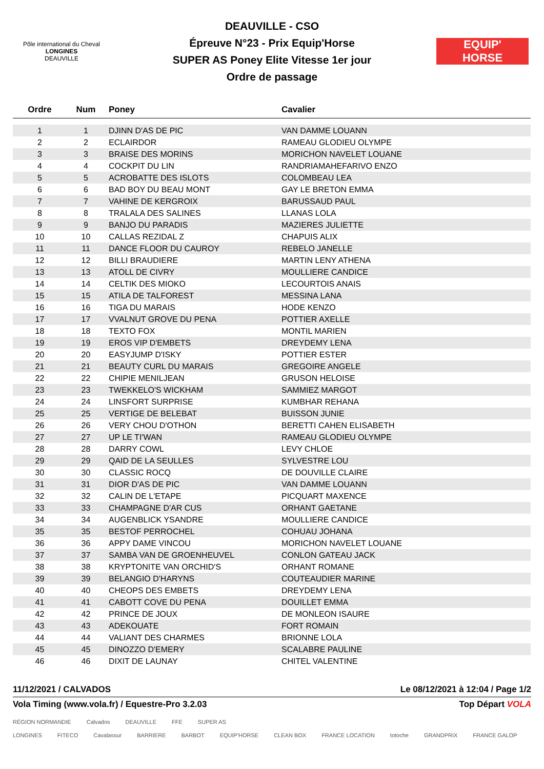Pôle international du Cheval
LONGINES
DEAUVILLE
DEAUVILLE - CSO
Épreuve N°23 - Prix Equip'Horse
SUPER AS Poney Elite Vitesse 1er jour
Ordre de passage
EQUIP'
HORSE
| Ordre | Num | Poney | Cavalier |
| --- | --- | --- | --- |
| 1 | 1 | DJINN D'AS DE PIC | VAN DAMME LOUANN |
| 2 | 2 | ECLAIRDOR | RAMEAU GLODIEU OLYMPE |
| 3 | 3 | BRAISE DES MORINS | MORICHON NAVELET LOUANE |
| 4 | 4 | COCKPIT DU LIN | RANDRIAMAHEFARIVO ENZO |
| 5 | 5 | ACROBATTE DES ISLOTS | COLOMBEAU LEA |
| 6 | 6 | BAD BOY DU BEAU MONT | GAY LE BRETON EMMA |
| 7 | 7 | VAHINE DE KERGROIX | BARUSSAUD PAUL |
| 8 | 8 | TRALALA DES SALINES | LLANAS LOLA |
| 9 | 9 | BANJO DU PARADIS | MAZIERES JULIETTE |
| 10 | 10 | CALLAS REZIDAL Z | CHAPUIS ALIX |
| 11 | 11 | DANCE FLOOR DU CAUROY | REBELO JANELLE |
| 12 | 12 | BILLI BRAUDIERE | MARTIN LENY ATHENA |
| 13 | 13 | ATOLL DE CIVRY | MOULLIERE CANDICE |
| 14 | 14 | CELTIK DES MIOKO | LECOURTOIS ANAIS |
| 15 | 15 | ATILA DE TALFOREST | MESSINA LANA |
| 16 | 16 | TIGA DU MARAIS | HODE KENZO |
| 17 | 17 | VVALNUT GROVE DU PENA | POTTIER AXELLE |
| 18 | 18 | TEXTO FOX | MONTIL MARIEN |
| 19 | 19 | EROS VIP D'EMBETS | DREYDEMY LENA |
| 20 | 20 | EASYJUMP D'ISKY | POTTIER ESTER |
| 21 | 21 | BEAUTY CURL DU MARAIS | GREGOIRE ANGELE |
| 22 | 22 | CHIPIE MENILJEAN | GRUSON HELOISE |
| 23 | 23 | TWEKKELO'S WICKHAM | SAMMIEZ MARGOT |
| 24 | 24 | LINSFORT SURPRISE | KUMBHAR REHANA |
| 25 | 25 | VERTIGE DE BELEBAT | BUISSON JUNIE |
| 26 | 26 | VERY CHOU D'OTHON | BERETTI CAHEN ELISABETH |
| 27 | 27 | UP LE TI'WAN | RAMEAU GLODIEU OLYMPE |
| 28 | 28 | DARRY COWL | LEVY CHLOE |
| 29 | 29 | QAID DE LA SEULLES | SYLVESTRE LOU |
| 30 | 30 | CLASSIC ROCQ | DE DOUVILLE CLAIRE |
| 31 | 31 | DIOR D'AS DE PIC | VAN DAMME LOUANN |
| 32 | 32 | CALIN DE L'ETAPE | PICQUART MAXENCE |
| 33 | 33 | CHAMPAGNE D'AR CUS | ORHANT GAETANE |
| 34 | 34 | AUGENBLICK YSANDRE | MOULLIERE CANDICE |
| 35 | 35 | BESTOF PERROCHEL | COHUAU JOHANA |
| 36 | 36 | APPY DAME VINCOU | MORICHON NAVELET LOUANE |
| 37 | 37 | SAMBA VAN DE GROENHEUVEL | CONLON GATEAU JACK |
| 38 | 38 | KRYPTONITE VAN ORCHID'S | ORHANT ROMANE |
| 39 | 39 | BELANGIO D'HARYNS | COUTEAUDIER MARINE |
| 40 | 40 | CHEOPS DES EMBETS | DREYDEMY LENA |
| 41 | 41 | CABOTT COVE DU PENA | DOUILLET EMMA |
| 42 | 42 | PRINCE DE JOUX | DE MONLEON ISAURE |
| 43 | 43 | ADEKOUATE | FORT ROMAIN |
| 44 | 44 | VALIANT DES CHARMES | BRIONNE LOLA |
| 45 | 45 | DINOZZO D'EMERY | SCALABRE PAULINE |
| 46 | 46 | DIXIT DE LAUNAY | CHITEL VALENTINE |
11/12/2021 / CALVADOS Le 08/12/2021 à 12:04 / Page 1/2
Vola Timing (www.vola.fr) / Equestre-Pro 3.2.03 Top Départ VOLA
RÉGION NORMANDIE Calvados DEAUVILLE FFE SUPER AS
LONGINES FITECO Cavalassur BARRIERE BARBOT EQUIP'HORSE CLEAN BOX FRANCE LOCATION totoche GRANDPRIX FRANCE GALOP